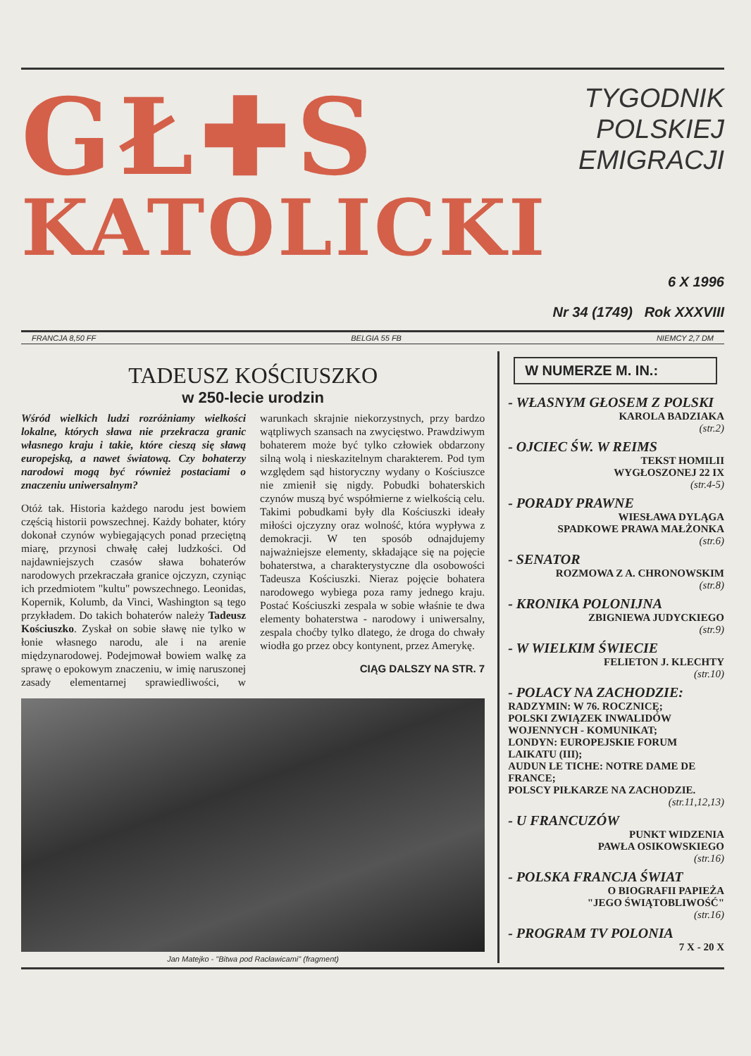GŁ✚S
KATOLICKI
TYGODNIK
POLSKIEJ
EMIGRACJI
6 X 1996
Nr 34 (1749) Rok XXXVIII
FRANCJA 8,50 FF BELGIA 55 FB NIEMCY 2,7 DM
TADEUSZ KOŚCIUSZKO
w 250-lecie urodzin
Wśród wielkich ludzi rozróżniamy wielkości lokalne, których sława nie przekracza granic własnego kraju i takie, które cieszą się sławą europejską, a nawet światową. Czy bohaterzy narodowi mogą być również postaciami o znaczeniu uniwersalnym?
Otóż tak. Historia każdego narodu jest bowiem częścią historii powszechnej. Każdy bohater, który dokonał czynów wybiegających ponad przeciętną miarę, przynosi chwałę całej ludzkości. Od najdawniejszych czasów sława bohaterów narodowych przekraczała granice ojczyzn, czyniąc ich przedmiotem "kultu" powszechnego. Leonidas, Kopernik, Kolumb, da Vinci, Washington są tego przykładem. Do takich bohaterów należy Tadeusz Kościuszko. Zyskał on sobie sławę nie tylko w łonie własnego narodu, ale i na arenie międzynarodowej. Podejmował bowiem walkę za sprawę o epokowym znaczeniu, w imię naruszonej zasady elementarnej sprawiedliwości, w warunkach skrajnie niekorzystnych, przy bardzo wątpliwych szansach na zwycięstwo. Prawdziwym bohaterem może być tylko człowiek obdarzony silną wolą i nieskazitelnym charakterem. Pod tym względem sąd historyczny wydany o Kościuszce nie zmienił się nigdy. Pobudki bohaterskich czynów muszą być współmierne z wielkością celu. Takimi pobudkami były dla Kościuszki ideały miłości ojczyzny oraz wolność, która wypływa z demokracji. W ten sposób odnajdujemy najważniejsze elementy, składające się na pojęcie bohaterstwa, a charakterystyczne dla osobowości Tadeusza Kościuszki. Nieraz pojęcie bohatera narodowego wybiega poza ramy jednego kraju. Postać Kościuszki zespala w sobie właśnie te dwa elementy bohaterstwa - narodowy i uniwersalny, zespala choćby tylko dlatego, że droga do chwały wiodła go przez obcy kontynent, przez Amerykę.
CIĄG DALSZY NA STR. 7
Jan Matejko - "Bitwa pod Racławicami" (fragment)
W NUMERZE M. IN.:
- WŁASNYM GŁOSEM Z POLSKI
KAROLA BADZIAKA
(str.2)
- OJCIEC ŚW. W REIMS
TEKST HOMILII
WYGŁOSZONEJ 22 IX
(str.4-5)
- PORADY PRAWNE
WIESŁAWA DYLĄGA
SPADKOWE PRAWA MAŁŻONKA
(str.6)
- SENATOR
ROZMOWA Z A. CHRONOWSKIM
(str.8)
- KRONIKA POLONIJNA
ZBIGNIEWA JUDYCKIEGO
(str.9)
- W WIELKIM ŚWIECIE
FELIETON J. KLECHTY
(str.10)
- POLACY NA ZACHODZIE:
RADZYMIN: W 76. ROCZNICĘ;
POLSKI ZWIĄZEK INWALIDÓW WOJENNYCH - KOMUNIKAT;
LONDYN: EUROPEJSKIE FORUM LAIKATU (III);
AUDUN LE TICHE: NOTRE DAME DE FRANCE;
POLSCY PIŁKARZE NA ZACHODZIE.
(str.11,12,13)
- U FRANCUZÓW
PUNKT WIDZENIA
PAWŁA OSIKOWSKIEGO
(str.16)
- POLSKA FRANCJA ŚWIAT
O BIOGRAFII PAPIEŻA
"JEGO ŚWIĄTOBLIWOŚĆ"
(str.16)
- PROGRAM TV POLONIA
7 X - 20 X